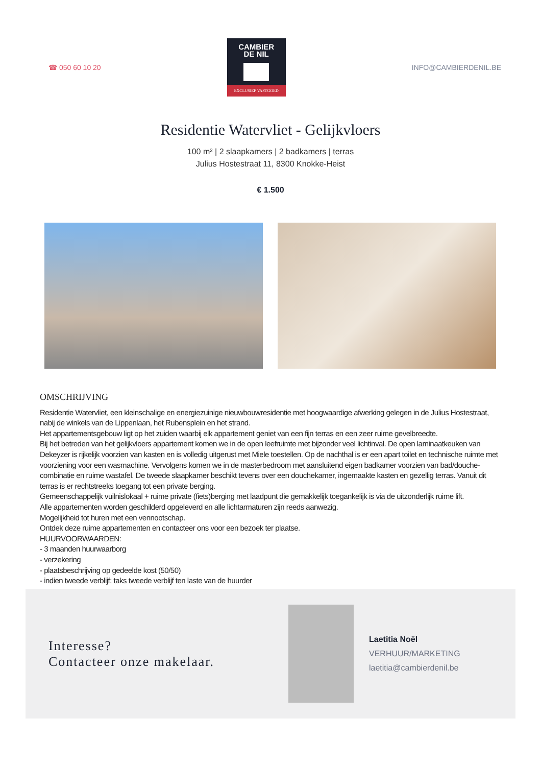☎ 050 60 10 20
CAMBIER
DE NIL
EXCLUSIEF VASTGOED
INFO@CAMBIERDENIL.BE
Residentie Watervliet - Gelijkvloers
100 m² | 2 slaapkamers | 2 badkamers | terras
Julius Hostestraat 11, 8300 Knokke-Heist
€ 1.500
OMSCHRIJVING
Residentie Watervliet, een kleinschalige en energiezuinige nieuwbouwresidentie met hoogwaardige afwerking gelegen in de Julius Hostestraat, nabij de winkels van de Lippenlaan, het Rubensplein en het strand.
Het appartementsgebouw ligt op het zuiden waarbij elk appartement geniet van een fijn terras en een zeer ruime gevelbreedte.
Bij het betreden van het gelijkvloers appartement komen we in de open leefruimte met bijzonder veel lichtinval. De open laminaatkeuken van Dekeyzer is rijkelijk voorzien van kasten en is volledig uitgerust met Miele toestellen. Op de nachthal is er een apart toilet en technische ruimte met voorziening voor een wasmachine. Vervolgens komen we in de masterbedroom met aansluitend eigen badkamer voorzien van bad/douche-combinatie en ruime wastafel. De tweede slaapkamer beschikt tevens over een douchekamer, ingemaakte kasten en gezellig terras. Vanuit dit terras is er rechtstreeks toegang tot een private berging.
Gemeenschappelijk vuilnislokaal + ruime private (fiets)berging met laadpunt die gemakkelijk toegankelijk is via de uitzonderlijk ruime lift.
Alle appartementen worden geschilderd opgeleverd en alle lichtarmaturen zijn reeds aanwezig.
Mogelijkheid tot huren met een vennootschap.
Ontdek deze ruime appartementen en contacteer ons voor een bezoek ter plaatse.
HUURVOORWAARDEN:
- 3 maanden huurwaarborg
- verzekering
- plaatsbeschrijving op gedeelde kost (50/50)
- indien tweede verblijf: taks tweede verblijf ten laste van de huurder
Interesse?
Contacteer onze makelaar.
Laetitia Noël
VERHUUR/MARKETING
laetitia@cambierdenil.be